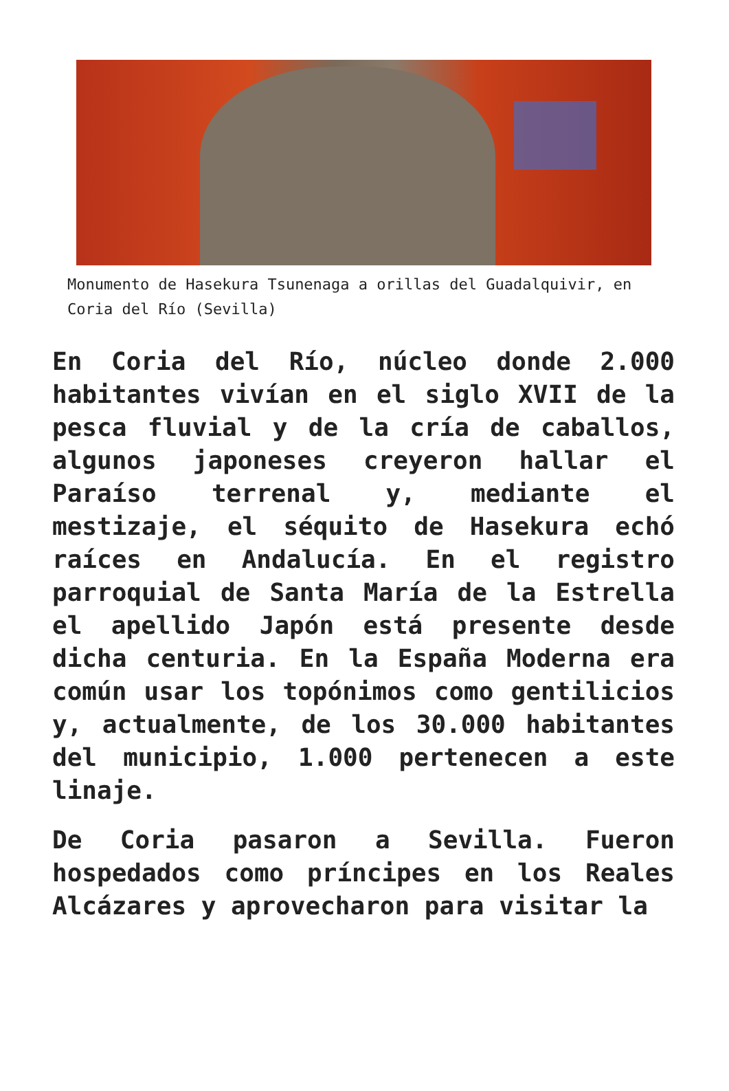Monumento de Hasekura Tsunenaga a orillas del Guadalquivir, en Coria del Río (Sevilla)
En Coria del Río, núcleo donde 2.000 habitantes vivían en el siglo XVII de la pesca fluvial y de la cría de caballos, algunos japoneses creyeron hallar el Paraíso terrenal y, mediante el mestizaje, el séquito de Hasekura echó raíces en Andalucía. En el registro parroquial de Santa María de la Estrella el apellido Japón está presente desde dicha centuria. En la España Moderna era común usar los topónimos como gentilicios y, actualmente, de los 30.000 habitantes del municipio, 1.000 pertenecen a este linaje.
De Coria pasaron a Sevilla. Fueron hospedados como príncipes en los Reales Alcázares y aprovecharon para visitar la